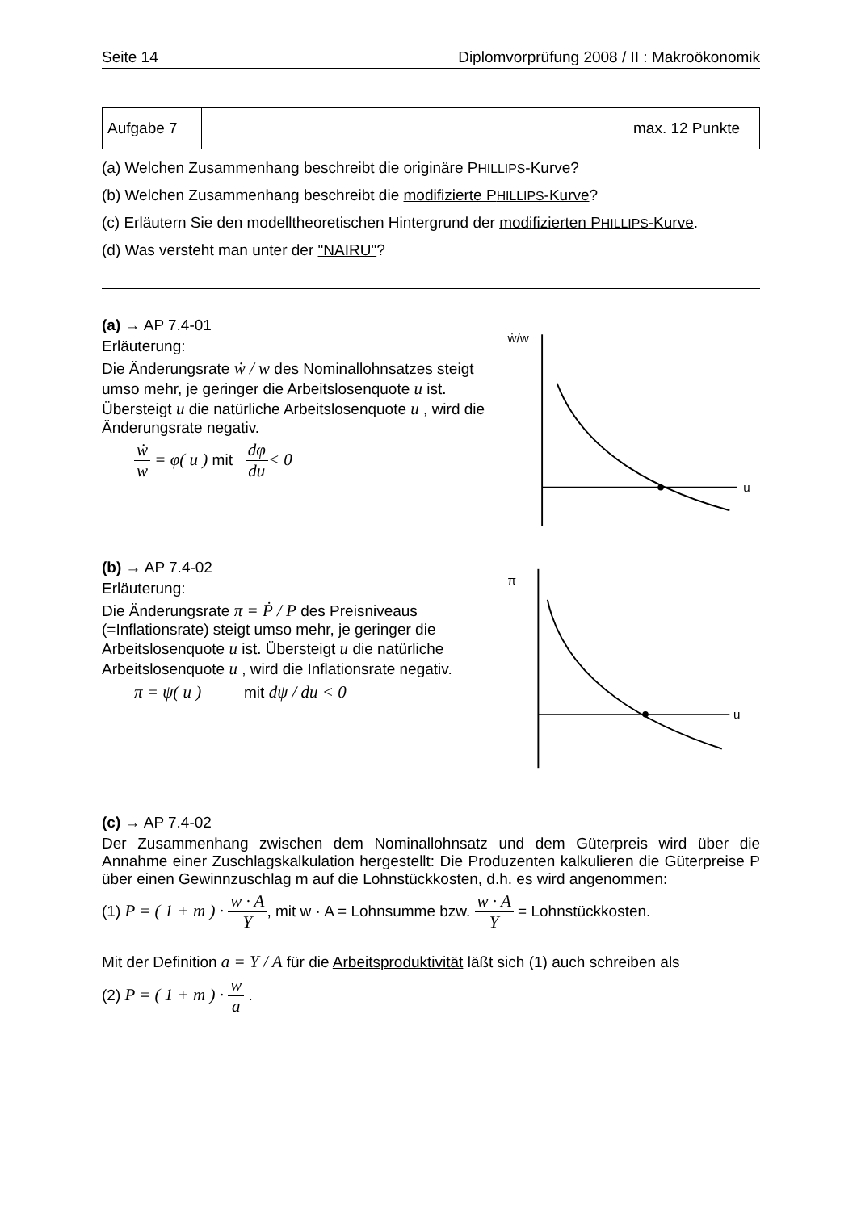Seite 14 Diplomvorprüfung 2008 / II : Makroökonomik
| Aufgabe 7 | | max. 12 Punkte |
(a) Welchen Zusammenhang beschreibt die originäre PHILLIPS-Kurve?
(b) Welchen Zusammenhang beschreibt die modifizierte PHILLIPS-Kurve?
(c) Erläutern Sie den modelltheoretischen Hintergrund der modifizierten PHILLIPS-Kurve.
(d) Was versteht man unter der "NAIRU"?
(a) → AP 7.4-01
Erläuterung:
Die Änderungsrate ẇ / w des Nominallohnsatzes steigt umso mehr, je geringer die Arbeitslosenquote u ist. Übersteigt u die natürliche Arbeitslosenquote ū , wird die Änderungsrate negativ.
ẇ w = φ( u ) mit dφ du< 0
ẇ/w
u
(b) → AP 7.4-02
Erläuterung:
Die Änderungsrate π = Ṗ / P des Preisniveaus (=Inflationsrate) steigt umso mehr, je geringer die Arbeitslosenquote u ist. Übersteigt u die natürliche Arbeitslosenquote ū , wird die Inflationsrate negativ.
π = ψ( u ) mit dψ / du < 0
π
u
(c) → AP 7.4-02
Der Zusammenhang zwischen dem Nominallohnsatz und dem Güterpreis wird über die Annahme einer Zuschlagskalkulation hergestellt: Die Produzenten kalkulieren die Güterpreise P über einen Gewinnzuschlag m auf die Lohnstückkosten, d.h. es wird angenommen:
(1) P = ( 1 + m ) · w · A Y, mit w · A = Lohnsumme bzw. w · A Y = Lohnstückkosten.
Mit der Definition a = Y / A für die Arbeitsproduktivität läßt sich (1) auch schreiben als
(2) P = ( 1 + m ) · w a .